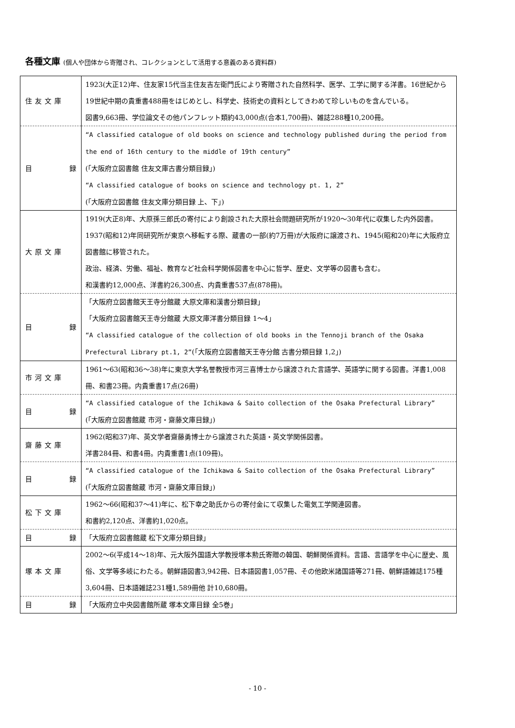各種文庫 (個人や団体から寄贈され、コレクションとして活用する意義のある資料群)
| 住友文庫 | 1923(大正12)年、住友家15代当主住友吉左衛門氏により寄贈された自然科学、医学、工学に関する洋書。16世紀から19世紀中期の貴重書488冊をはじめとし、科学史、技術史の資料としてきわめて珍しいものを含んでいる。 図書9,663冊、学位論文その他パンフレット類約43,000点(合本1,700冊)、雑誌288種10,200冊。 |
| 目 録 | “A classified catalogue of old books on science and technology published during the period from the end of 16th century to the middle of 19th century” (「大阪府立図書館 住友文庫古書分類目録」) “A classified catalogue of books on science and technology pt. 1, 2” (「大阪府立図書館 住友文庫分類目録 上、下」) |
| 大原文庫 | 1919(大正8)年、大原孫三郎氏の寄付により創設された大原社会問題研究所が1920～30年代に収集した内外図書。1937(昭和12)年同研究所が東京へ移転する際、蔵書の一部(約7万冊)が大阪府に譲渡され、1945(昭和20)年に大阪府立図書館に移管された。 政治、経済、労働、福祉、教育など社会科学関係図書を中心に哲学、歴史、文学等の図書も含む。 和漢書約12,000点、洋書約26,300点、内貴重書537点(878冊)。 |
| 目 録 | 「大阪府立図書館天王寺分館蔵 大原文庫和漢書分類目録」 「大阪府立図書館天王寺分館蔵 大原文庫洋書分類目録 1～4」 “A classified catalogue of the collection of old books in the Tennoji branch of the Osaka Prefectural Library pt.1, 2” (「大阪府立図書館天王寺分館 古書分類目録 1,2」) |
| 市河文庫 | 1961～63(昭和36～38)年に東京大学名誉教授市河三喜博士から譲渡された言語学、英語学に関する図書。洋書1,008冊、和書23冊。内貴重書17点(26冊) |
| 目 録 | “A classified catalogue of the Ichikawa & Saito collection of the Osaka Prefectural Library” (「大阪府立図書館蔵 市河・齋藤文庫目録」) |
| 齋藤文庫 | 1962(昭和37)年、英文学者齋藤勇博士から譲渡された英語・英文学関係図書。 洋書284冊、和書4冊。内貴重書1点(109冊)。 |
| 目 録 | “A classified catalogue of the Ichikawa & Saito collection of the Osaka Prefectural Library” (「大阪府立図書館蔵 市河・齋藤文庫目録」) |
| 松下文庫 | 1962～66(昭和37～41)年に、松下幸之助氏からの寄付金にて収集した電気工学関連図書。 和書約2,120点、洋書約1,020点。 |
| 目 録 | 「大阪府立図書館蔵 松下文庫分類目録」 |
| 塚本文庫 | 2002～6(平成14～18)年、元大阪外国語大学教授塚本勲氏寄贈の韓国、朝鮮関係資料。言語、言語学を中心に歴史、風俗、文学等多岐にわたる。朝鮮語図書3,942冊、日本語図書1,057冊、その他欧米諸国語等271冊、朝鮮語雑誌175種3,604冊、日本語雑誌231種1,589冊他 計10,680冊。 |
| 目 録 | 「大阪府立中央図書館所蔵 塚本文庫目録 全5巻」 |
- 10 -